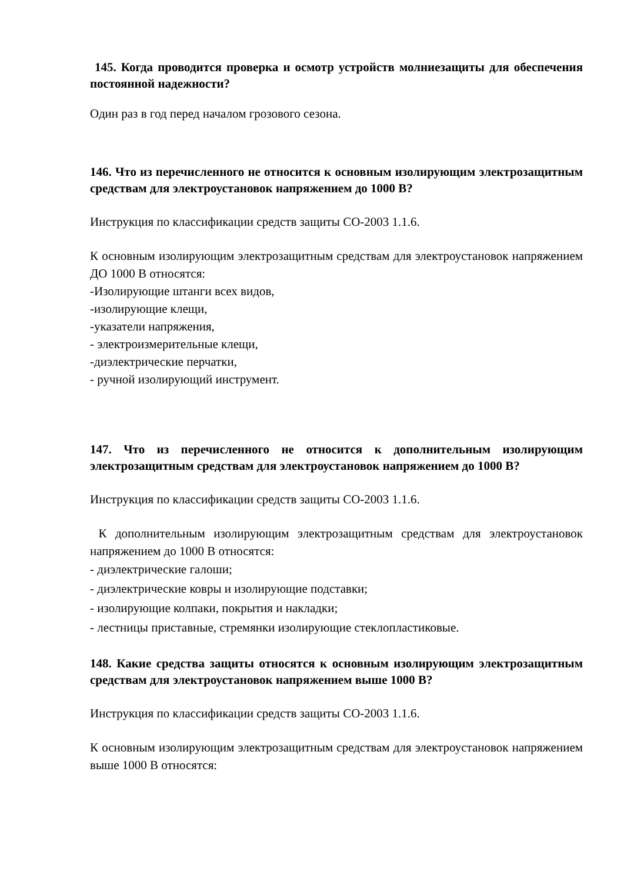145. Когда проводится проверка и осмотр устройств молниезащиты для обеспечения постоянной надежности?
Один раз в год перед началом грозового сезона.
146. Что из перечисленного не относится к основным изолирующим электрозащитным средствам для электроустановок напряжением до 1000 В?
Инструкция по классификации средств защиты СО-2003 1.1.6.
К основным изолирующим электрозащитным средствам для электроустановок напряжением ДО 1000 В относятся:
-Изолирующие штанги всех видов,
-изолирующие клещи,
-указатели напряжения,
- электроизмерительные клещи,
-диэлектрические перчатки,
- ручной изолирующий инструмент.
147. Что из перечисленного не относится к дополнительным изолирующим электрозащитным средствам для электроустановок напряжением до 1000 В?
Инструкция по классификации средств защиты СО-2003 1.1.6.
К дополнительным изолирующим электрозащитным средствам для электроустановок напряжением до 1000 В относятся:
- диэлектрические галоши;
- диэлектрические ковры и изолирующие подставки;
- изолирующие колпаки, покрытия и накладки;
- лестницы приставные, стремянки изолирующие стеклопластиковые.
148. Какие средства защиты относятся к основным изолирующим электрозащитным средствам для электроустановок напряжением выше 1000 В?
Инструкция по классификации средств защиты СО-2003 1.1.6.
К основным изолирующим электрозащитным средствам для электроустановок напряжением выше 1000 В относятся: